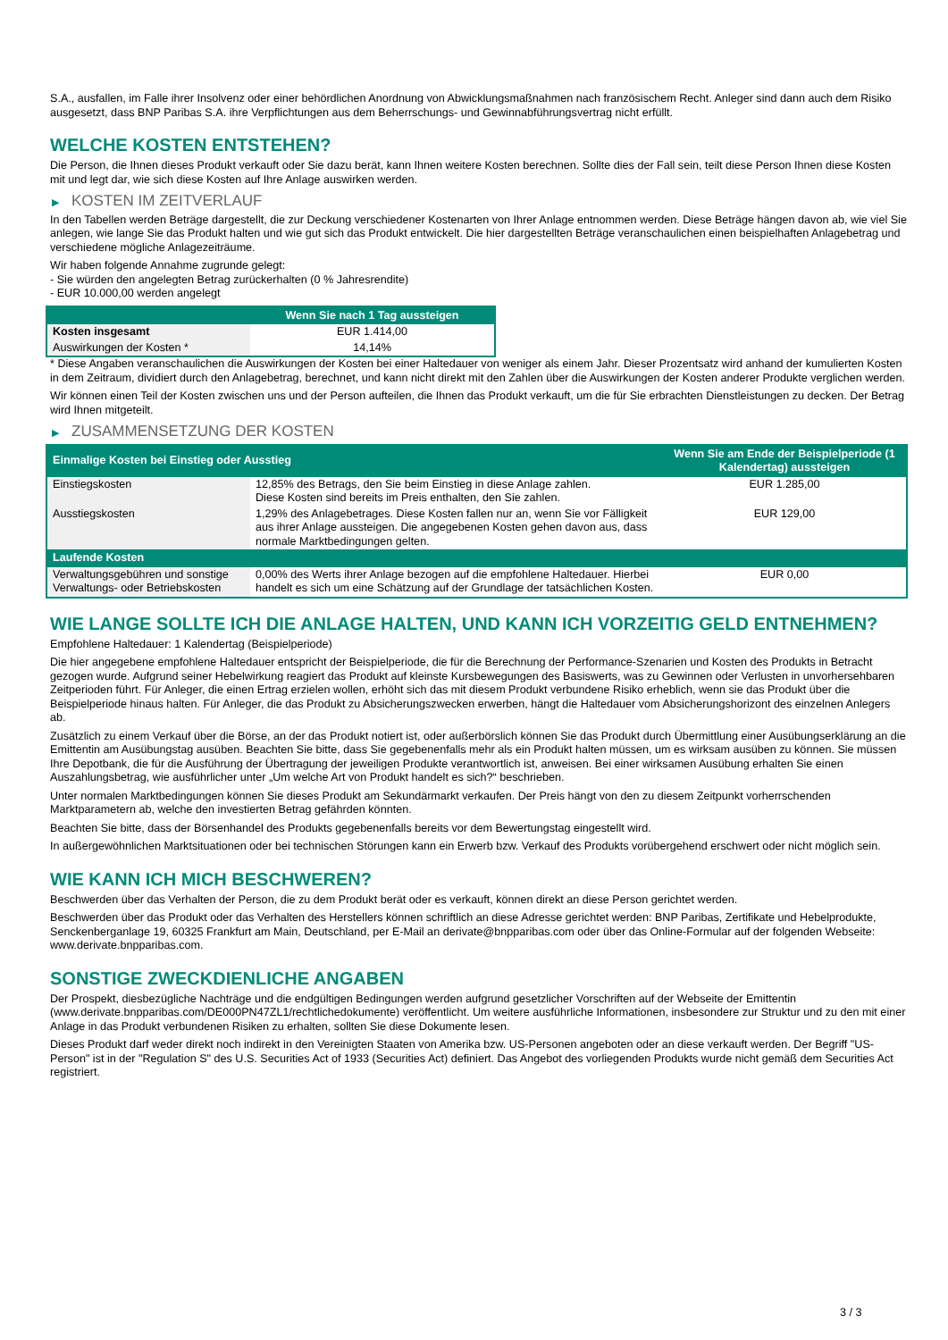S.A., ausfallen, im Falle ihrer Insolvenz oder einer behördlichen Anordnung von Abwicklungsmaßnahmen nach französischem Recht. Anleger sind dann auch dem Risiko ausgesetzt, dass BNP Paribas S.A. ihre Verpflichtungen aus dem Beherrschungs- und Gewinnabführungsvertrag nicht erfüllt.
WELCHE KOSTEN ENTSTEHEN?
Die Person, die Ihnen dieses Produkt verkauft oder Sie dazu berät, kann Ihnen weitere Kosten berechnen. Sollte dies der Fall sein, teilt diese Person Ihnen diese Kosten mit und legt dar, wie sich diese Kosten auf Ihre Anlage auswirken werden.
▶ KOSTEN IM ZEITVERLAUF
In den Tabellen werden Beträge dargestellt, die zur Deckung verschiedener Kostenarten von Ihrer Anlage entnommen werden. Diese Beträge hängen davon ab, wie viel Sie anlegen, wie lange Sie das Produkt halten und wie gut sich das Produkt entwickelt. Die hier dargestellten Beträge veranschaulichen einen beispielhaften Anlagebetrag und verschiedene mögliche Anlagezeiträume.
Wir haben folgende Annahme zugrunde gelegt:
- Sie würden den angelegten Betrag zurückerhalten (0 % Jahresrendite)
- EUR 10.000,00 werden angelegt
| | Wenn Sie nach 1 Tag aussteigen |
| --- | --- |
| Kosten insgesamt | EUR 1.414,00 |
| Auswirkungen der Kosten * | 14,14% |
* Diese Angaben veranschaulichen die Auswirkungen der Kosten bei einer Haltedauer von weniger als einem Jahr. Dieser Prozentsatz wird anhand der kumulierten Kosten in dem Zeitraum, dividiert durch den Anlagebetrag, berechnet, und kann nicht direkt mit den Zahlen über die Auswirkungen der Kosten anderer Produkte verglichen werden.
Wir können einen Teil der Kosten zwischen uns und der Person aufteilen, die Ihnen das Produkt verkauft, um die für Sie erbrachten Dienstleistungen zu decken. Der Betrag wird Ihnen mitgeteilt.
▶ ZUSAMMENSETZUNG DER KOSTEN
| Einmalige Kosten bei Einstieg oder Ausstieg | | Wenn Sie am Ende der Beispielperiode (1 Kalendertag) aussteigen |
| --- | --- | --- |
| Einstiegskosten | 12,85% des Betrags, den Sie beim Einstieg in diese Anlage zahlen. Diese Kosten sind bereits im Preis enthalten, den Sie zahlen. | EUR 1.285,00 |
| Ausstiegskosten | 1,29% des Anlagebetrages. Diese Kosten fallen nur an, wenn Sie vor Fälligkeit aus ihrer Anlage aussteigen. Die angegebenen Kosten gehen davon aus, dass normale Marktbedingungen gelten. | EUR 129,00 |
| Laufende Kosten | | |
| Verwaltungsgebühren und sonstige Verwaltungs- oder Betriebskosten | 0,00% des Werts ihrer Anlage bezogen auf die empfohlene Haltedauer. Hierbei handelt es sich um eine Schätzung auf der Grundlage der tatsächlichen Kosten. | EUR 0,00 |
WIE LANGE SOLLTE ICH DIE ANLAGE HALTEN, UND KANN ICH VORZEITIG GELD ENTNEHMEN?
Empfohlene Haltedauer: 1 Kalendertag (Beispielperiode)
Die hier angegebene empfohlene Haltedauer entspricht der Beispielperiode, die für die Berechnung der Performance-Szenarien und Kosten des Produkts in Betracht gezogen wurde. Aufgrund seiner Hebelwirkung reagiert das Produkt auf kleinste Kursbewegungen des Basiswerts, was zu Gewinnen oder Verlusten in unvorhersehbaren Zeitperioden führt. Für Anleger, die einen Ertrag erzielen wollen, erhöht sich das mit diesem Produkt verbundene Risiko erheblich, wenn sie das Produkt über die Beispielperiode hinaus halten. Für Anleger, die das Produkt zu Absicherungszwecken erwerben, hängt die Haltedauer vom Absicherungshorizont des einzelnen Anlegers ab.
Zusätzlich zu einem Verkauf über die Börse, an der das Produkt notiert ist, oder außerbörslich können Sie das Produkt durch Übermittlung einer Ausübungserklärung an die Emittentin am Ausübungstag ausüben. Beachten Sie bitte, dass Sie gegebenenfalls mehr als ein Produkt halten müssen, um es wirksam ausüben zu können. Sie müssen Ihre Depotbank, die für die Ausführung der Übertragung der jeweiligen Produkte verantwortlich ist, anweisen. Bei einer wirksamen Ausübung erhalten Sie einen Auszahlungsbetrag, wie ausführlicher unter „Um welche Art von Produkt handelt es sich?“ beschrieben.
Unter normalen Marktbedingungen können Sie dieses Produkt am Sekundärmarkt verkaufen. Der Preis hängt von den zu diesem Zeitpunkt vorherrschenden Marktparametern ab, welche den investierten Betrag gefährden könnten.
Beachten Sie bitte, dass der Börsenhandel des Produkts gegebenenfalls bereits vor dem Bewertungstag eingestellt wird.
In außergewöhnlichen Marktsituationen oder bei technischen Störungen kann ein Erwerb bzw. Verkauf des Produkts vorübergehend erschwert oder nicht möglich sein.
WIE KANN ICH MICH BESCHWEREN?
Beschwerden über das Verhalten der Person, die zu dem Produkt berät oder es verkauft, können direkt an diese Person gerichtet werden.
Beschwerden über das Produkt oder das Verhalten des Herstellers können schriftlich an diese Adresse gerichtet werden: BNP Paribas, Zertifikate und Hebelprodukte, Senckenberganlage 19, 60325 Frankfurt am Main, Deutschland, per E-Mail an derivate@bnpparibas.com oder über das Online-Formular auf der folgenden Webseite: www.derivate.bnpparibas.com.
SONSTIGE ZWECKDIENLICHE ANGABEN
Der Prospekt, diesbezügliche Nachträge und die endgültigen Bedingungen werden aufgrund gesetzlicher Vorschriften auf der Webseite der Emittentin (www.derivate.bnpparibas.com/DE000PN47ZL1/rechtlichedokumente) veröffentlicht. Um weitere ausführliche Informationen, insbesondere zur Struktur und zu den mit einer Anlage in das Produkt verbundenen Risiken zu erhalten, sollten Sie diese Dokumente lesen.
Dieses Produkt darf weder direkt noch indirekt in den Vereinigten Staaten von Amerika bzw. US-Personen angeboten oder an diese verkauft werden. Der Begriff "US-Person" ist in der "Regulation S" des U.S. Securities Act of 1933 (Securities Act) definiert. Das Angebot des vorliegenden Produkts wurde nicht gemäß dem Securities Act registriert.
3 / 3